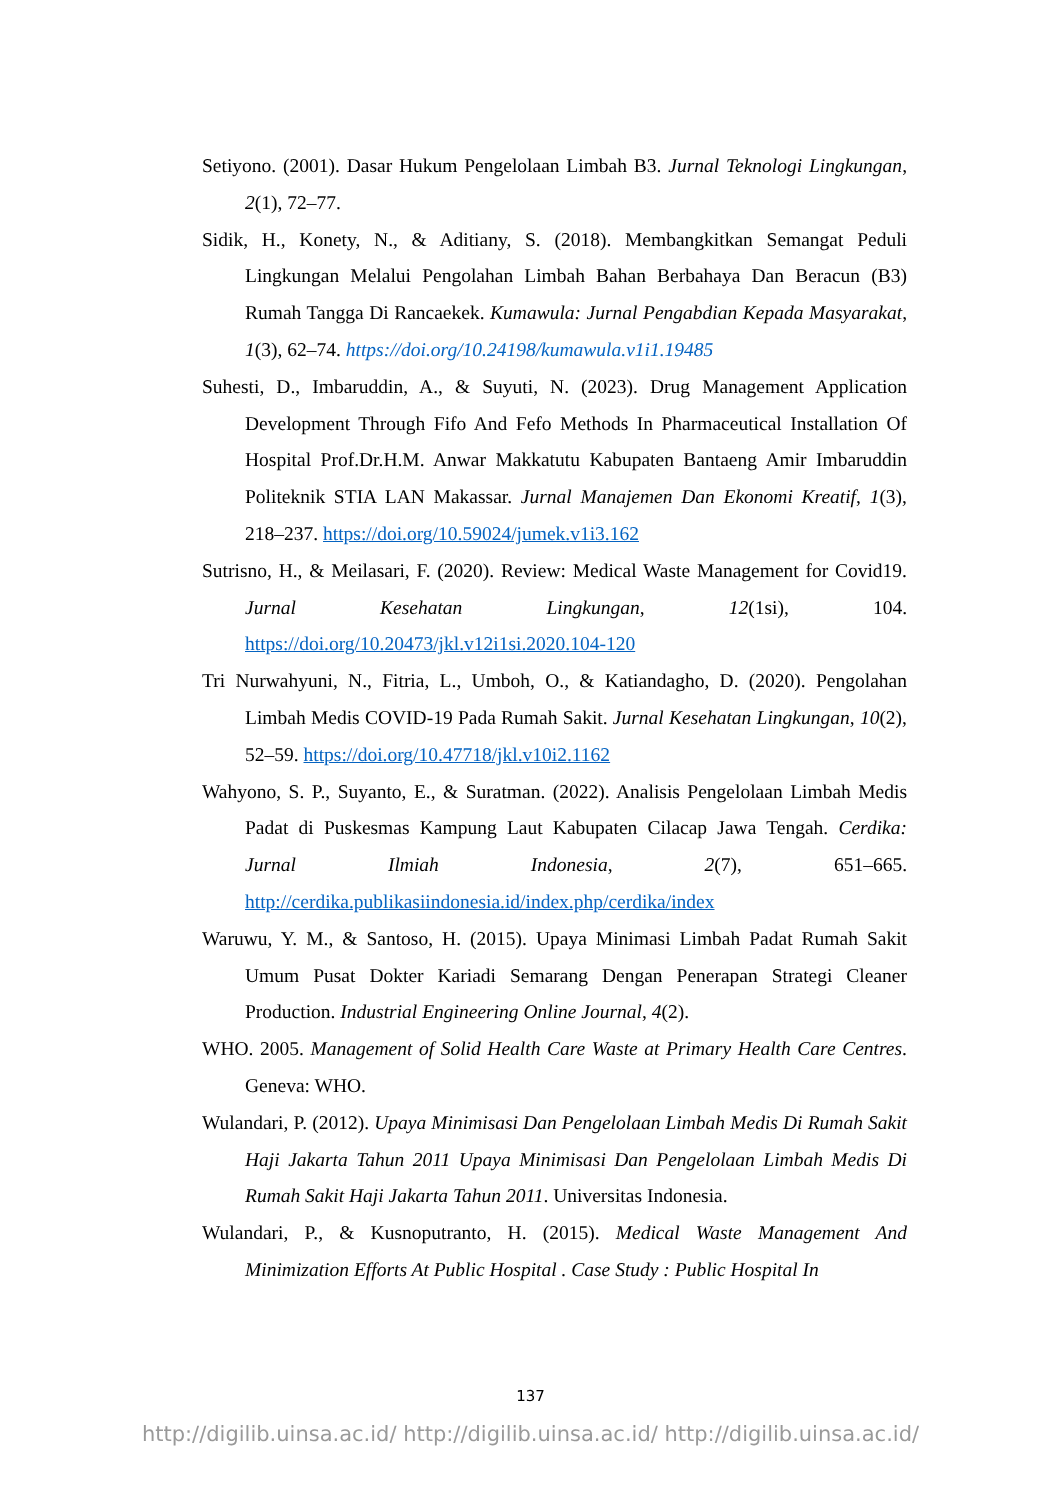Setiyono. (2001). Dasar Hukum Pengelolaan Limbah B3. Jurnal Teknologi Lingkungan, 2(1), 72–77.
Sidik, H., Konety, N., & Aditiany, S. (2018). Membangkitkan Semangat Peduli Lingkungan Melalui Pengolahan Limbah Bahan Berbahaya Dan Beracun (B3) Rumah Tangga Di Rancaekek. Kumawula: Jurnal Pengabdian Kepada Masyarakat, 1(3), 62–74. https://doi.org/10.24198/kumawula.v1i1.19485
Suhesti, D., Imbaruddin, A., & Suyuti, N. (2023). Drug Management Application Development Through Fifo And Fefo Methods In Pharmaceutical Installation Of Hospital Prof.Dr.H.M. Anwar Makkatutu Kabupaten Bantaeng Amir Imbaruddin Politeknik STIA LAN Makassar. Jurnal Manajemen Dan Ekonomi Kreatif, 1(3), 218–237. https://doi.org/10.59024/jumek.v1i3.162
Sutrisno, H., & Meilasari, F. (2020). Review: Medical Waste Management for Covid19. Jurnal Kesehatan Lingkungan, 12(1si), 104. https://doi.org/10.20473/jkl.v12i1si.2020.104-120
Tri Nurwahyuni, N., Fitria, L., Umboh, O., & Katiandagho, D. (2020). Pengolahan Limbah Medis COVID-19 Pada Rumah Sakit. Jurnal Kesehatan Lingkungan, 10(2), 52–59. https://doi.org/10.47718/jkl.v10i2.1162
Wahyono, S. P., Suyanto, E., & Suratman. (2022). Analisis Pengelolaan Limbah Medis Padat di Puskesmas Kampung Laut Kabupaten Cilacap Jawa Tengah. Cerdika: Jurnal Ilmiah Indonesia, 2(7), 651–665. http://cerdika.publikasiindonesia.id/index.php/cerdika/index
Waruwu, Y. M., & Santoso, H. (2015). Upaya Minimasi Limbah Padat Rumah Sakit Umum Pusat Dokter Kariadi Semarang Dengan Penerapan Strategi Cleaner Production. Industrial Engineering Online Journal, 4(2).
WHO. 2005. Management of Solid Health Care Waste at Primary Health Care Centres. Geneva: WHO.
Wulandari, P. (2012). Upaya Minimisasi Dan Pengelolaan Limbah Medis Di Rumah Sakit Haji Jakarta Tahun 2011 Upaya Minimisasi Dan Pengelolaan Limbah Medis Di Rumah Sakit Haji Jakarta Tahun 2011. Universitas Indonesia.
Wulandari, P., & Kusnoputranto, H. (2015). Medical Waste Management And Minimization Efforts At Public Hospital . Case Study : Public Hospital In
137
http://digilib.uinsa.ac.id/ http://digilib.uinsa.ac.id/ http://digilib.uinsa.ac.id/